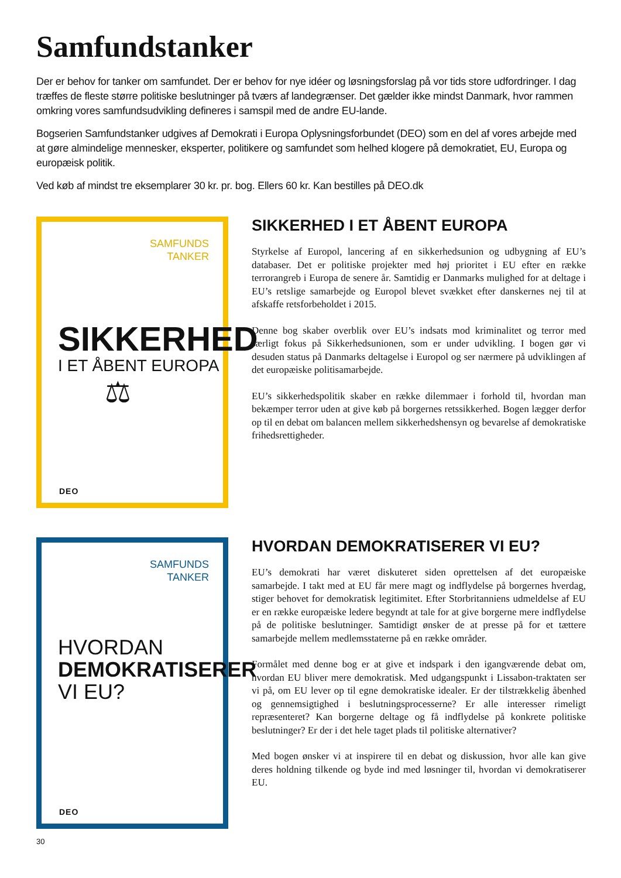Samfundstanker
Der er behov for tanker om samfundet. Der er behov for nye idéer og løsningsforslag på vor tids store udfordringer. I dag træffes de fleste større politiske beslutninger på tværs af landegrænser. Det gælder ikke mindst Danmark, hvor rammen omkring vores samfundsudvikling defineres i samspil med de andre EU-lande.
Bogserien Samfundstanker udgives af Demokrati i Europa Oplysningsforbundet (DEO) som en del af vores arbejde med at gøre almindelige mennesker, eksperter, politikere og samfundet som helhed klogere på demokratiet, EU, Europa og europæisk politik.
Ved køb af mindst tre eksemplarer 30 kr. pr. bog. Ellers 60 kr. Kan bestilles på DEO.dk
SAMFUNDS
TANKER
SIKKERHED
I ET ÅBENT EUROPA
⚖
DEO
SIKKERHED I ET ÅBENT EUROPA
Styrkelse af Europol, lancering af en sikkerhedsunion og udbygning af EU’s databaser. Det er politiske projekter med høj prioritet i EU efter en række terrorangreb i Europa de senere år. Samtidig er Danmarks mulighed for at deltage i EU’s retslige samarbejde og Europol blevet svækket efter danskernes nej til at afskaffe retsforbeholdet i 2015.
Denne bog skaber overblik over EU’s indsats mod kriminalitet og terror med særligt fokus på Sikkerhedsunionen, som er under udvikling. I bogen gør vi desuden status på Danmarks deltagelse i Europol og ser nærmere på udviklingen af det europæiske politisamarbejde.
EU’s sikkerhedspolitik skaber en række dilemmaer i forhold til, hvordan man bekæmper terror uden at give køb på borgernes retssikkerhed. Bogen lægger derfor op til en debat om balancen mellem sikkerhedshensyn og bevarelse af demokratiske frihedsrettigheder.
SAMFUNDS
TANKER
HVORDAN
DEMOKRATISERER
VI EU?
DEO
HVORDAN DEMOKRATISERER VI EU?
EU’s demokrati har været diskuteret siden oprettelsen af det europæiske samarbejde. I takt med at EU får mere magt og indflydelse på borgernes hverdag, stiger behovet for demokratisk legitimitet. Efter Storbritanniens udmeldelse af EU er en række europæiske ledere begyndt at tale for at give borgerne mere indflydelse på de politiske beslutninger. Samtidigt ønsker de at presse på for et tættere samarbejde mellem medlemsstaterne på en række områder.
Formålet med denne bog er at give et indspark i den igangværende debat om, hvordan EU bliver mere demokratisk. Med udgangspunkt i Lissabon-traktaten ser vi på, om EU lever op til egne demokratiske idealer. Er der tilstrækkelig åbenhed og gennemsigtighed i beslutningsprocesserne? Er alle interesser rimeligt repræsenteret? Kan borgerne deltage og få indflydelse på konkrete politiske beslutninger? Er der i det hele taget plads til politiske alternativer?
Med bogen ønsker vi at inspirere til en debat og diskussion, hvor alle kan give deres holdning tilkende og byde ind med løsninger til, hvordan vi demokratiserer EU.
30